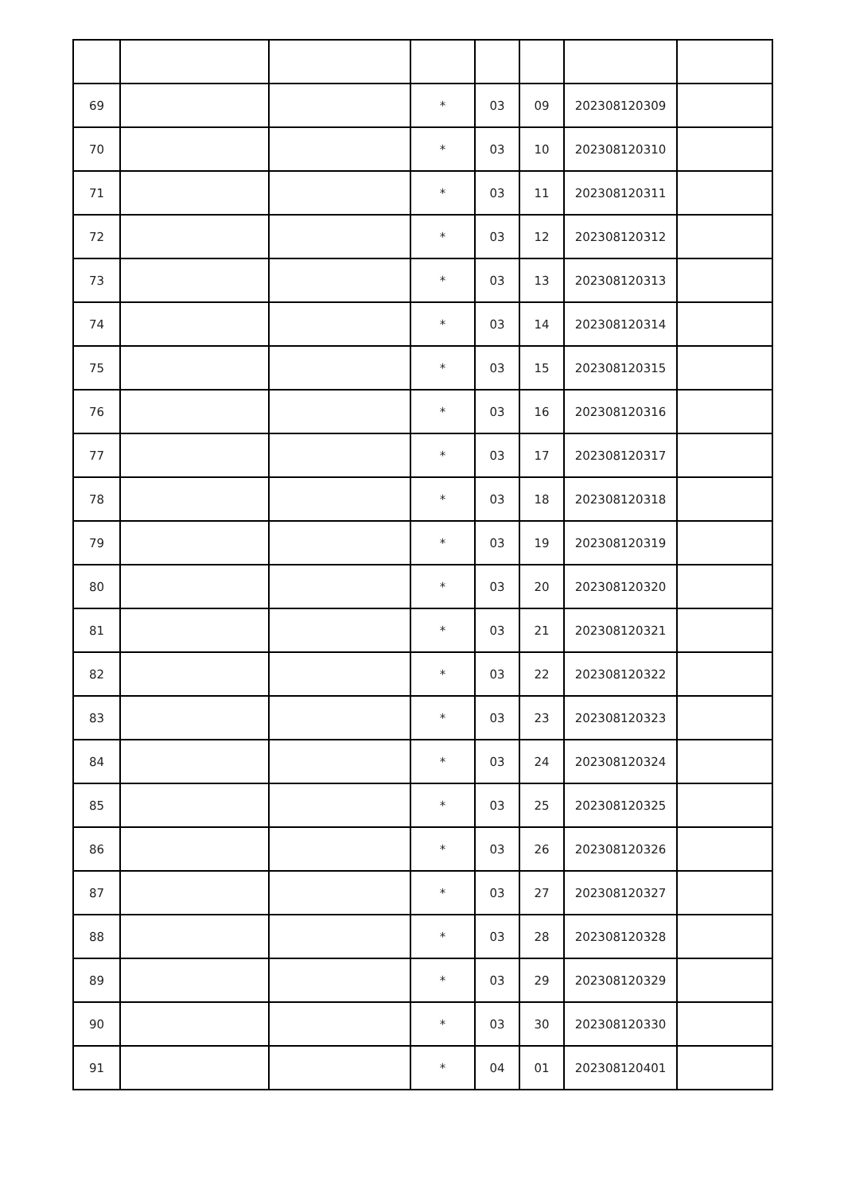| 69 | | | * | 03 | 09 | 202308120309 | |
| 70 | | | * | 03 | 10 | 202308120310 | |
| 71 | | | * | 03 | 11 | 202308120311 | |
| 72 | | | * | 03 | 12 | 202308120312 | |
| 73 | | | * | 03 | 13 | 202308120313 | |
| 74 | | | * | 03 | 14 | 202308120314 | |
| 75 | | | * | 03 | 15 | 202308120315 | |
| 76 | | | * | 03 | 16 | 202308120316 | |
| 77 | | | * | 03 | 17 | 202308120317 | |
| 78 | | | * | 03 | 18 | 202308120318 | |
| 79 | | | * | 03 | 19 | 202308120319 | |
| 80 | | | * | 03 | 20 | 202308120320 | |
| 81 | | | * | 03 | 21 | 202308120321 | |
| 82 | | | * | 03 | 22 | 202308120322 | |
| 83 | | | * | 03 | 23 | 202308120323 | |
| 84 | | | * | 03 | 24 | 202308120324 | |
| 85 | | | * | 03 | 25 | 202308120325 | |
| 86 | | | * | 03 | 26 | 202308120326 | |
| 87 | | | * | 03 | 27 | 202308120327 | |
| 88 | | | * | 03 | 28 | 202308120328 | |
| 89 | | | * | 03 | 29 | 202308120329 | |
| 90 | | | * | 03 | 30 | 202308120330 | |
| 91 | | | * | 04 | 01 | 202308120401 | |